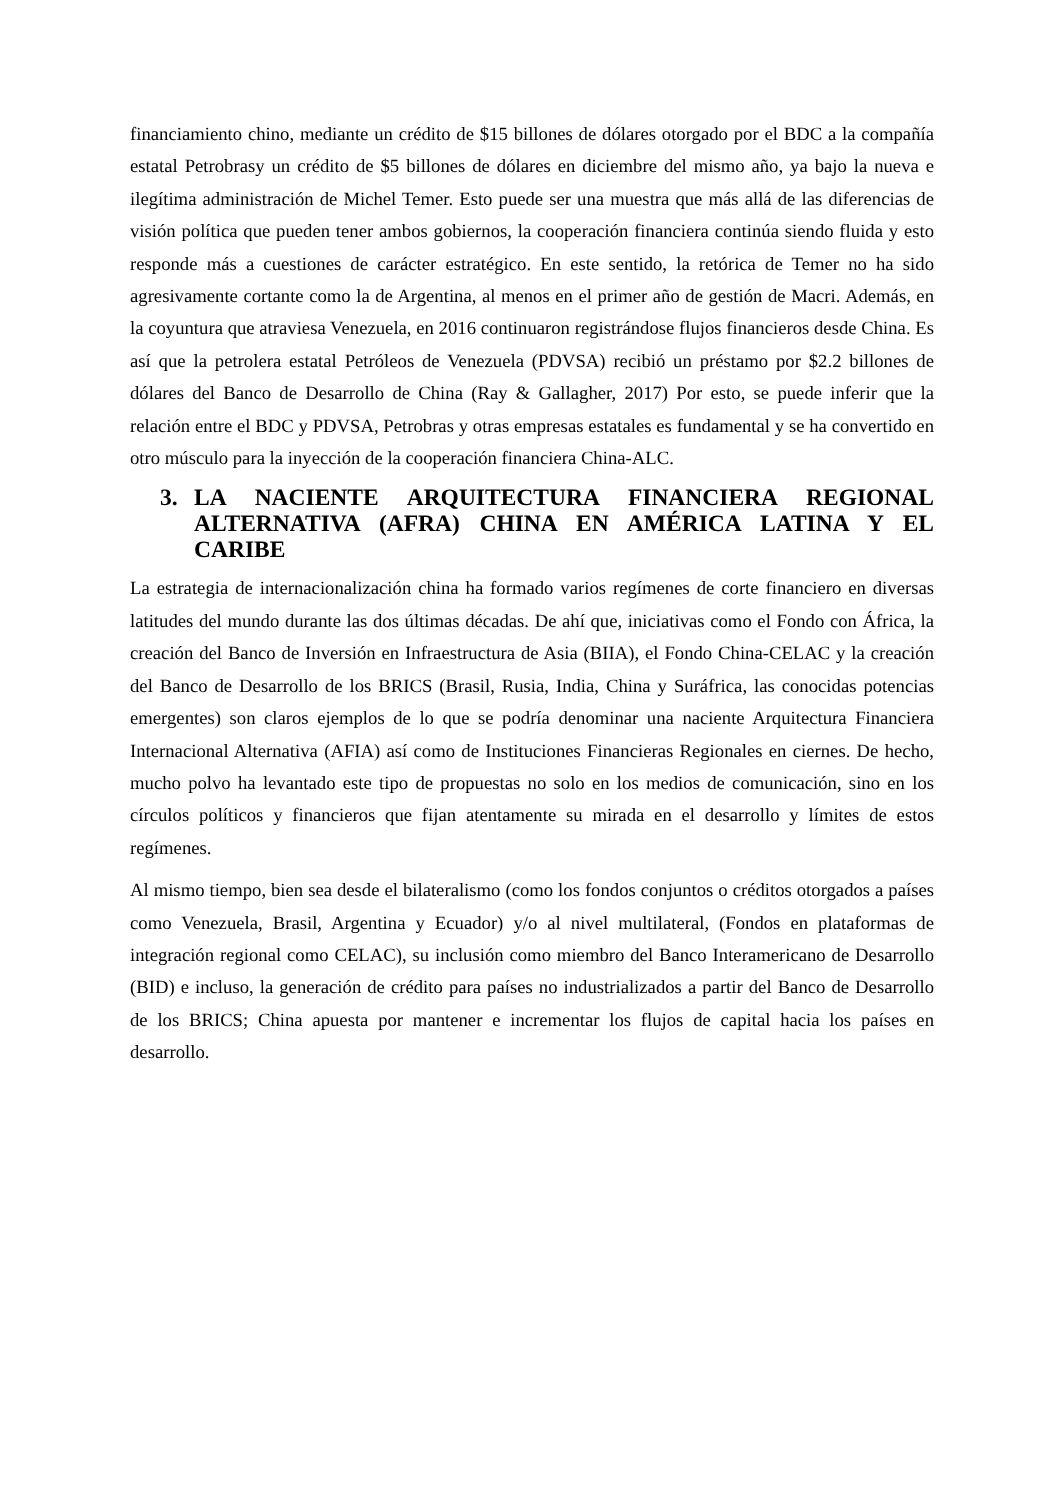financiamiento chino, mediante un crédito de $15 billones de dólares otorgado por el BDC a la compañía estatal Petrobrasy un crédito de $5 billones de dólares en diciembre del mismo año, ya bajo la nueva e ilegítima administración de Michel Temer. Esto puede ser una muestra que más allá de las diferencias de visión política que pueden tener ambos gobiernos, la cooperación financiera continúa siendo fluida y esto responde más a cuestiones de carácter estratégico. En este sentido, la retórica de Temer no ha sido agresivamente cortante como la de Argentina, al menos en el primer año de gestión de Macri. Además, en la coyuntura que atraviesa Venezuela, en 2016 continuaron registrándose flujos financieros desde China. Es así que la petrolera estatal Petróleos de Venezuela (PDVSA) recibió un préstamo por $2.2 billones de dólares del Banco de Desarrollo de China (Ray & Gallagher, 2017) Por esto, se puede inferir que la relación entre el BDC y PDVSA, Petrobras y otras empresas estatales es fundamental y se ha convertido en otro músculo para la inyección de la cooperación financiera China-ALC.
3. LA NACIENTE ARQUITECTURA FINANCIERA REGIONAL ALTERNATIVA (AFRA) CHINA EN AMÉRICA LATINA Y EL CARIBE
La estrategia de internacionalización china ha formado varios regímenes de corte financiero en diversas latitudes del mundo durante las dos últimas décadas. De ahí que, iniciativas como el Fondo con África, la creación del Banco de Inversión en Infraestructura de Asia (BIIA), el Fondo China-CELAC y la creación del Banco de Desarrollo de los BRICS (Brasil, Rusia, India, China y Suráfrica, las conocidas potencias emergentes) son claros ejemplos de lo que se podría denominar una naciente Arquitectura Financiera Internacional Alternativa (AFIA) así como de Instituciones Financieras Regionales en ciernes. De hecho, mucho polvo ha levantado este tipo de propuestas no solo en los medios de comunicación, sino en los círculos políticos y financieros que fijan atentamente su mirada en el desarrollo y límites de estos regímenes.
Al mismo tiempo, bien sea desde el bilateralismo (como los fondos conjuntos o créditos otorgados a países como Venezuela, Brasil, Argentina y Ecuador) y/o al nivel multilateral, (Fondos en plataformas de integración regional como CELAC), su inclusión como miembro del Banco Interamericano de Desarrollo (BID) e incluso, la generación de crédito para países no industrializados a partir del Banco de Desarrollo de los BRICS; China apuesta por mantener e incrementar los flujos de capital hacia los países en desarrollo.